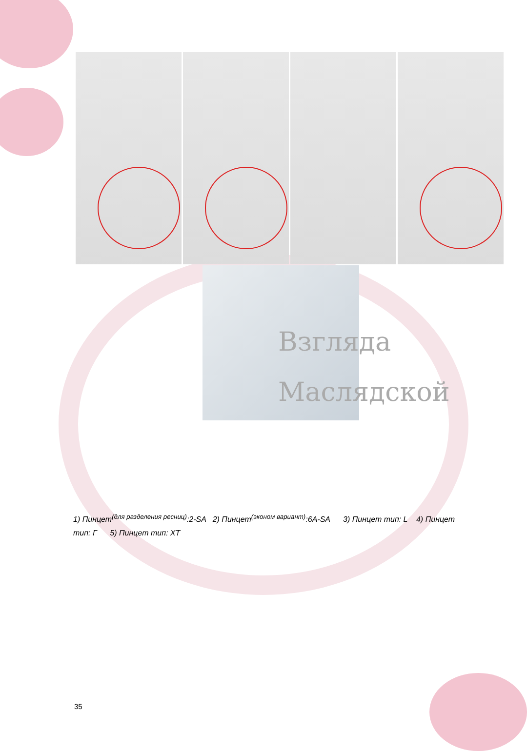Взгляда
Маслядской
1) Пинцет<sup>(для разделения ресниц)</sup>:2-SA 2) Пинцет<sup>(эконом вариант)</sup>:6A-SA 3) Пинцет тип: L 4) Пинцет тип: Г 5) Пинцет тип: XT
35